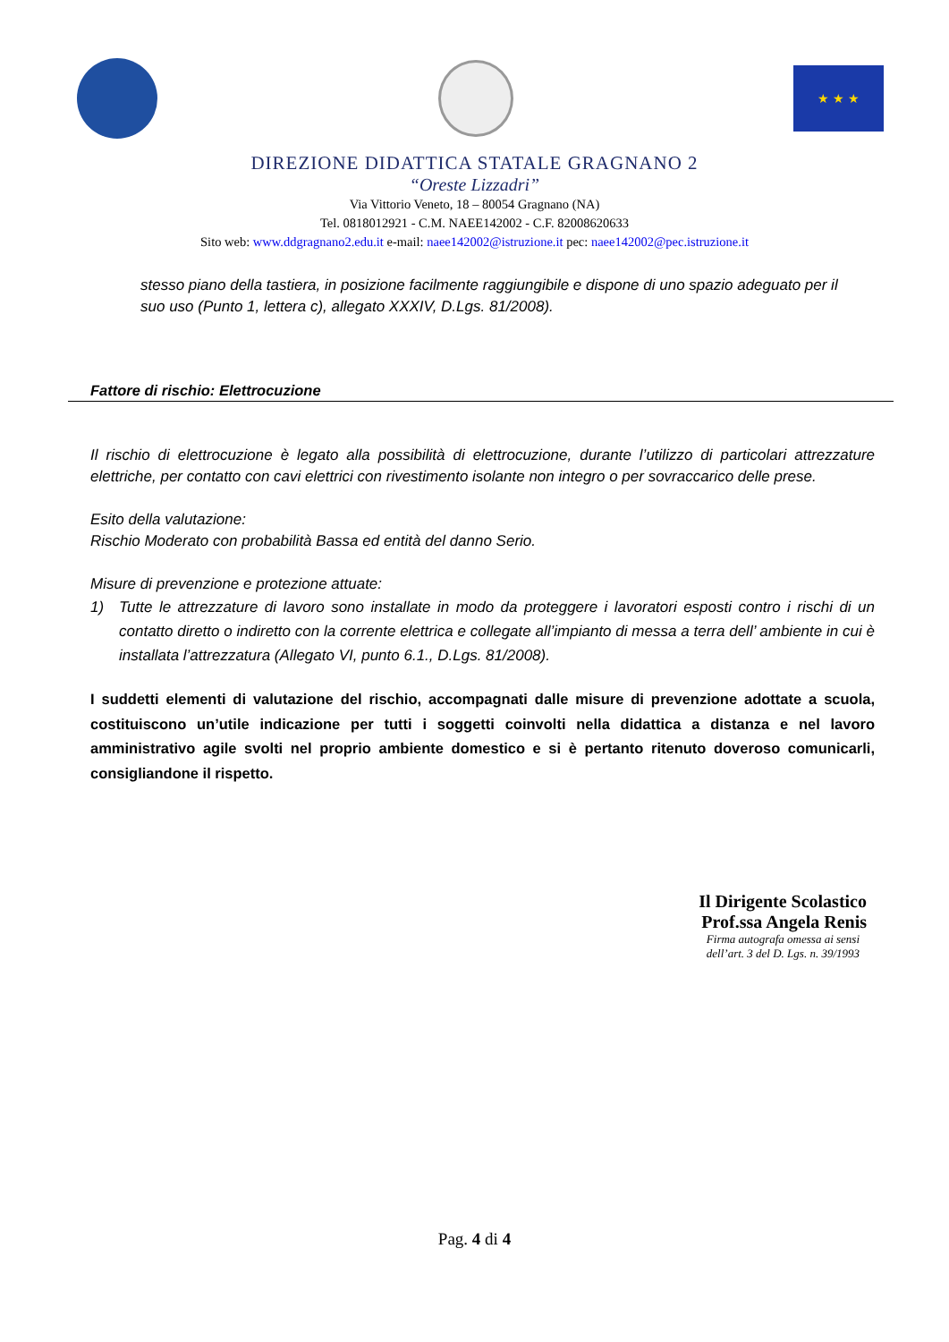★ ★ ★
DIREZIONE DIDATTICA STATALE GRAGNANO 2
“Oreste Lizzadri”
Via Vittorio Veneto, 18 – 80054 Gragnano (NA)
Tel. 0818012921 - C.M. NAEE142002 - C.F. 82008620633
Sito web: www.ddgragnano2.edu.it e-mail: naee142002@istruzione.it pec: naee142002@pec.istruzione.it
stesso piano della tastiera, in posizione facilmente raggiungibile e dispone di uno spazio adeguato per il suo uso (Punto 1, lettera c), allegato XXXIV, D.Lgs. 81/2008).
Fattore di rischio: Elettrocuzione
Il rischio di elettrocuzione è legato alla possibilità di elettrocuzione, durante l’utilizzo di particolari attrezzature elettriche, per contatto con cavi elettrici con rivestimento isolante non integro o per sovraccarico delle prese.
Esito della valutazione:
Rischio Moderato con probabilità Bassa ed entità del danno Serio.
Misure di prevenzione e protezione attuate:
1) Tutte le attrezzature di lavoro sono installate in modo da proteggere i lavoratori esposti contro i rischi di un contatto diretto o indiretto con la corrente elettrica e collegate all’impianto di messa a terra dell’ ambiente in cui è installata l’attrezzatura (Allegato VI, punto 6.1., D.Lgs. 81/2008).
I suddetti elementi di valutazione del rischio, accompagnati dalle misure di prevenzione adottate a scuola, costituiscono un’utile indicazione per tutti i soggetti coinvolti nella didattica a distanza e nel lavoro amministrativo agile svolti nel proprio ambiente domestico e si è pertanto ritenuto doveroso comunicarli, consigliandone il rispetto.
Il Dirigente Scolastico
Prof.ssa Angela Renis
Firma autografa omessa ai sensi
dell’art. 3 del D. Lgs. n. 39/1993
Pag. 4 di 4